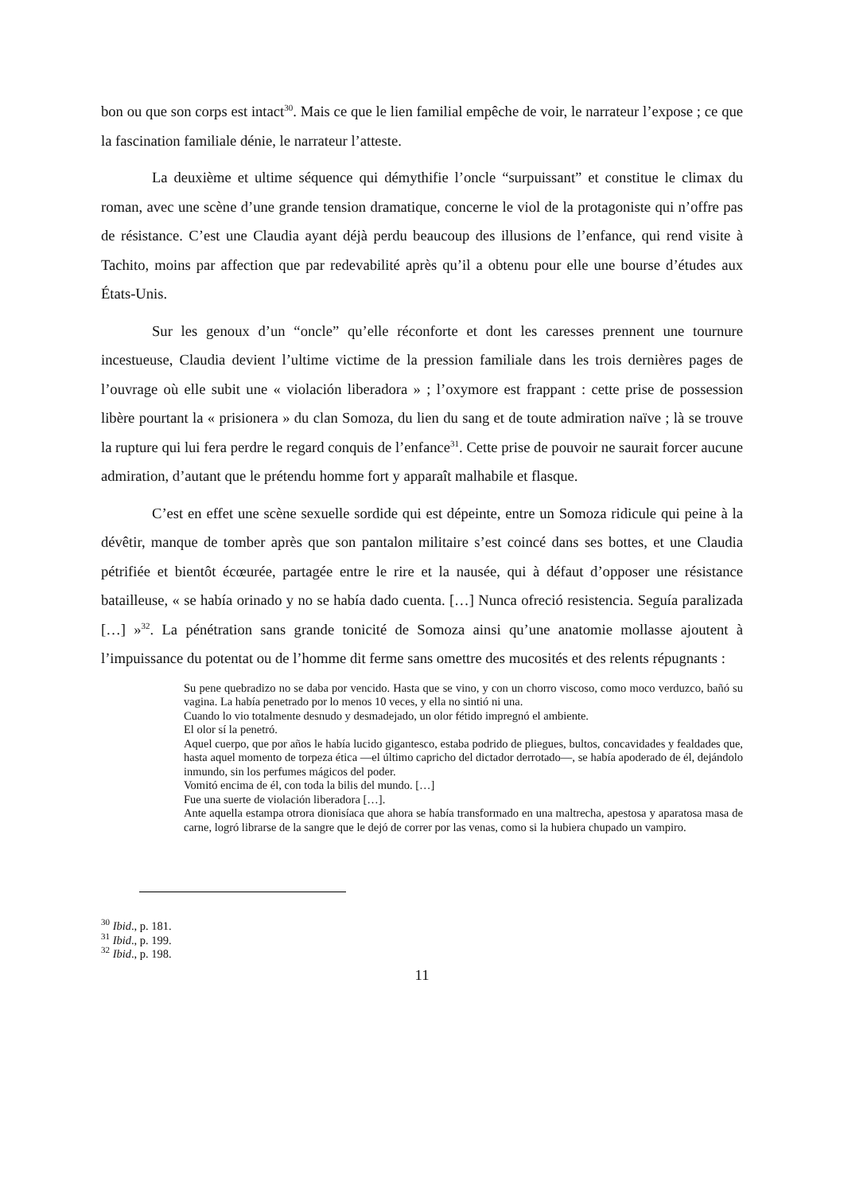bon ou que son corps est intact<sup>30</sup>. Mais ce que le lien familial empêche de voir, le narrateur l’expose ; ce que la fascination familiale dénie, le narrateur l’atteste.
La deuxième et ultime séquence qui démythifie l’oncle “surpuissant” et constitue le climax du roman, avec une scène d’une grande tension dramatique, concerne le viol de la protagoniste qui n’offre pas de résistance. C’est une Claudia ayant déjà perdu beaucoup des illusions de l’enfance, qui rend visite à Tachito, moins par affection que par redevabilité après qu’il a obtenu pour elle une bourse d’études aux États-Unis.
Sur les genoux d’un “oncle” qu’elle réconforte et dont les caresses prennent une tournure incestueuse, Claudia devient l’ultime victime de la pression familiale dans les trois dernières pages de l’ouvrage où elle subit une « violación liberadora » ; l’oxymore est frappant : cette prise de possession libère pourtant la « prisionera » du clan Somoza, du lien du sang et de toute admiration naïve ; là se trouve la rupture qui lui fera perdre le regard conquis de l’enfance<sup>31</sup>. Cette prise de pouvoir ne saurait forcer aucune admiration, d’autant que le prétendu homme fort y apparaît malhabile et flasque.
C’est en effet une scène sexuelle sordide qui est dépeinte, entre un Somoza ridicule qui peine à la dévêtir, manque de tomber après que son pantalon militaire s’est coincé dans ses bottes, et une Claudia pétrifiée et bientôt écœurée, partagée entre le rire et la nausée, qui à défaut d’opposer une résistance batailleuse, « se había orinado y no se había dado cuenta. […] Nunca ofreció resistencia. Seguía paralizada […] »<sup>32</sup>. La pénétration sans grande tonicité de Somoza ainsi qu’une anatomie mollasse ajoutent à l’impuissance du potentat ou de l’homme dit ferme sans omettre des mucosités et des relents répugnants :
Su pene quebradizo no se daba por vencido. Hasta que se vino, y con un chorro viscoso, como moco verduzco, bañó su vagina. La había penetrado por lo menos 10 veces, y ella no sintió ni una.
Cuando lo vio totalmente desnudo y desmadejado, un olor fétido impregnó el ambiente.
El olor sí la penetró.
Aquel cuerpo, que por años le había lucido gigantesco, estaba podrido de pliegues, bultos, concavidades y fealdades que, hasta aquel momento de torpeza ética —el último capricho del dictador derrotado—, se había apoderado de él, dejándolo inmundo, sin los perfumes mágicos del poder.
Vomitó encima de él, con toda la bilis del mundo. […]
Fue una suerte de violación liberadora […].
Ante aquella estampa otrora dionisíaca que ahora se había transformado en una maltrecha, apestosa y aparatosa masa de carne, logró librarse de la sangre que le dejó de correr por las venas, como si la hubiera chupado un vampiro.
<sup>30</sup> Ibid., p. 181.
<sup>31</sup> Ibid., p. 199.
<sup>32</sup> Ibid., p. 198.
11